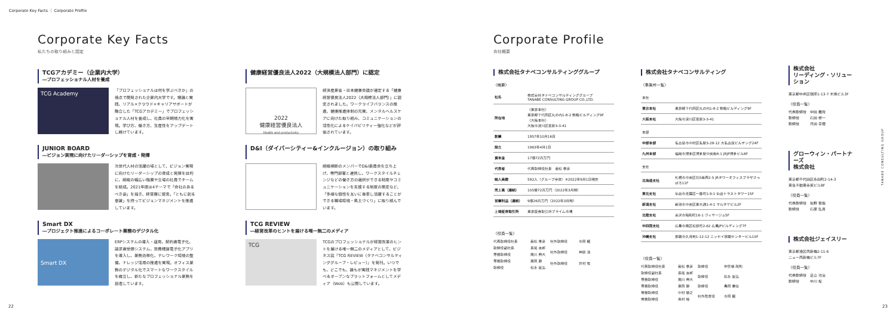Corporate Key Facts ｜ Corporate Profile
Corporate Key Facts
私たちの取り組みと認定
TCGアカデミー（企業内大学）
―プロフェッショナル人材を養成
TCG Academy
「プロフェッショナルは何を学ぶべきか」の視点で開発された企業内大学です。理論と実践、リアル×クラウド×キャリアサポートが融合した「TCGアカデミー」でプロフェッショナル人材を養成し、社員の早期戦力化を実現。学び方、働き方、生産性をアップデートし続けています。
健康経営優良法人2022（大規模法人部門）に認定
2022
健康経営優良法人
Health and productivity
経済産業省・日本健康会議が選定する「健康経営優良法人2022（大規模法人部門）」に認定されました。ワークライフバランスの推進、健康推進体制の充実、メンタルヘルスケアに向けた取り組み、コミュニケーションの活性化によるケイパビリティー強化などが評価されています。
JUNIOR BOARD
―ビジョン実現に向けたリーダーシップを育成・発揮
次世代人材の活躍の場として、ビジョン実現に向けたリーダーシップの育成と発揮を目的に、組織の幅広い階層や立場の社員でチームを組成。2021年度は4テーマで「会社のあるべき姿」を描き、経営層に提言。「ともに創る意識」を持ってビジョンマネジメントを推進しています。
D&I（ダイバーシティー&インクルージョン）の取り組み
組織横断のメンバーでD&I委員会を立ち上げ、専門部署と連携し、ワークスタイルチェンジなどの働き方の選択ができる制度やコミュニケーションを支援する制度の策定など、「多様な個性を互いに尊重し活躍することができる職場環境・風土づくり」に取り組んでいます。
Smart DX
―プロジェクト推進によるコーポレート業務のデジタル化
Smart DX
ERPシステムの導入・運用、契約書電子化、請求書受領システム、旅費精算電子化アプリを導入し、業務効率化、テレワーク環境の整備、ナレッジ活用の推進を実現。オフィス業務のデジタル化でスマートなワークスタイルを確立し、新たなプロフェッショナル業務を創造しています。
TCG REVIEW
―経営改革のヒントを届ける唯一無二のメディア
TCG
TCGのプロフェッショナルが経営改革のヒントを届ける唯一無二のメディアとして、ビジネス誌『TCG REVIEW（タナベコンサルティンググループ・レビュー）』を発刊。いつでも、どこでも、誰もが実践マネジメントを学べるオープンなプラットフォームとしてメディア（Web）も公開しています。
22
Corporate Profile
会社概要
株式会社タナベコンサルティンググループ
〈概要〉
| 社名 | 株式会社タナベコンサルティンググループ TANABE CONSULTING GROUP CO.,LTD. |
| 所在地 | 〈東京本社〉 東京都千代田区丸の内1-8-2 鉄鋼ビルディング9F 〈大阪本社〉 大阪市淀川区宮原3-3-41 |
| 創業 | 1957年10月16日 |
| 設立 | 1963年4月1日 |
| 資本金 | 17億72百万円 |
| 代表者 | 代表取締役社長 若松 孝彦 |
| 総人員数 | 592人（グループ全体）※2022年9月1日現在 |
| 売上高（連結） | 105億72百万円（2022年3月期） |
| 営業利益（連結） | 9億26百万円（2022年3月期） |
| 上場証券取引所 | 東京証券取引所プライム市場 |
〈役員一覧〉
代表取締役社長 若松 孝彦 取締役副社長 長尾 吉邦 専務取締役 南川 典大 専務取締役 藁田 勝 取締役 松永 匡弘
社外取締役 市田 龍 社外取締役 神原 浩 社外取締役 井村 牧
株式会社タナベコンサルティング
〈事業所一覧〉
| 本社 | |
| 東京本社 | 東京都千代田区丸の内1-8-2 鉄鋼ビルディング9F |
| 大阪本社 | 大阪市淀川区宮原3-3-41 |
| 本部 | |
| 中部本部 | 名古屋市中村区名駅3-28-12 大名古屋ビルヂング24F |
| 九州本部 | 福岡市博多区博多駅中央街8-1 JRJP博多ビル8F |
| 支社 | |
| 北海道支社 | 札幌市中央区北5条西2-5 JRタワーオフィスプラザさっぽろ11F |
| 東北支社 | 仙台市青葉区一番町1-9-1 仙台トラストタワー15F |
| 新潟支社 | 新潟市中央区東大通1-4-1 マルタケビル2F |
| 北陸支社 | 金沢市昭和町16-1 ヴィサージュ5F |
| 中四国支社 | 広島市南区松原町2-62 広島JPビルディング7F |
| 沖縄支社 | 那覇市久茂地1-12-12 ニッセイ那覇センタービル10F |
〈役員一覧〉
代表取締役社長 若松 孝彦 取締役副社長 長尾 吉邦 専務取締役 南川 典大 専務取締役 藁田 勝 常務取締役 中村 敏之 常務取締役 奥村 格
取締役 仲宗根 政則 取締役 松永 匡弘 取締役 島田 憲佳 社外監査役 市田 龍
株式会社
リーディング・ソリューション
東京都中央区銀座1-13-7 木挽ビル3F
〈役員一覧〉
代表取締役　中田 義将
取締役　　　石田 修一
取締役　　　月田 幸穂
グローウィン・パートナーズ
株式会社
東京都千代田区永田町2-14-3
東急不動産赤坂ビル8F
〈役員一覧〉
代表取締役　佐野 哲哉
取締役　　　石原 弘貴
株式会社ジェイスリー
東京都港区西新橋2-11-6
ニュー西新橋ビル7F
〈役員一覧〉
代表取締役　足立 功治
取締役　　　中川 桜
TANABE CONSULTING GROUP
23